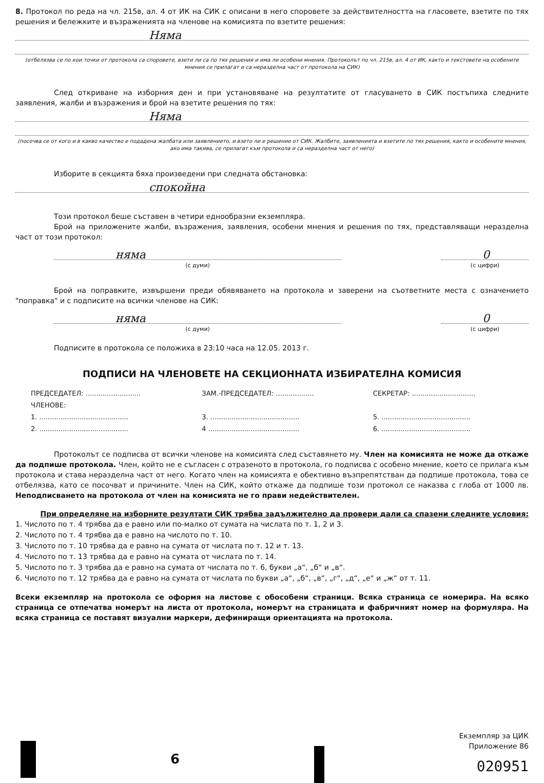8. Протокол по реда на чл. 215в, ал. 4 от ИК на СИК с описани в него споровете за действителността на гласовете, взетите по тях решения и бележките и възраженията на членове на комисията по взетите решения:
Няма
(отбелязва се по кои точки от протокола са споровете, взети ли са по тях решения и има ли особени мнения. Протоколът по чл. 215в, ал. 4 от ИК, както и текстовете на особените мнения се прилагат и са неразделна част от протокола на СИК)
След откриване на изборния ден и при установяване на резултатите от гласуването в СИК постъпиха следните заявления, жалби и възражения и брой на взетите решения по тях:
Няма
(посочва се от кого и в какво качество е подадена жалбата или заявлението, и взето ли е решение от СИК. Жалбите, заявленията и взетите по тях решения, както и особените мнения, ако има такива, се прилагат към протокола и са неразделна част от него)
Изборите в секцията бяха произведени при следната обстановка:
спокойна
Този протокол беше съставен в четири еднообразни екземпляра.
Брой на приложените жалби, възражения, заявления, особени мнения и решения по тях, представляващи неразделна част от този протокол:
няма
(с думи)
0
(с цифри)
Брой на поправките, извършени преди обявяването на протокола и заверени на съответните места с означението "поправка" и с подписите на всички членове на СИК:
няма
(с думи)
0
(с цифри)
Подписите в протокола се положиха в 23:10 часа на 12.05. 2013 г.
ПОДПИСИ НА ЧЛЕНОВЕТЕ НА СЕКЦИОННАТА ИЗБИРАТЕЛНА КОМИСИЯ
ПРЕДСЕДАТЕЛ: ..........................
ЗАМ.-ПРЕДСЕДАТЕЛ: ..................
СЕКРЕТАР: ..............................
ЧЛЕНОВЕ:
1. ..........................................
3. ..........................................
5. ..........................................
2. ..........................................
4 ...........................................
6. ..........................................
Протоколът се подписва от всички членове на комисията след съставянето му. Член на комисията не може да откаже да подпише протокола. Член, който не е съгласен с отразеното в протокола, го подписва с особено мнение, което се прилага към протокола и става неразделна част от него. Когато член на комисията е обективно възпрепятстван да подпише протокола, това се отбелязва, като се посочват и причините. Член на СИК, който откаже да подпише този протокол се наказва с глоба от 1000 лв. Неподписването на протокола от член на комисията не го прави недействителен.
При определяне на изборните резултати СИК трябва задължително да провери дали са спазени следните условия:
1. Числото по т. 4 трябва да е равно или по-малко от сумата на числата по т. 1, 2 и 3.
2. Числото по т. 4 трябва да е равно на числото по т. 10.
3. Числото по т. 10 трябва да е равно на сумата от числата по т. 12 и т. 13.
4. Числото по т. 13 трябва да е равно на сумата от числата по т. 14.
5. Числото по т. 3 трябва да е равно на сумата от числата по т. 6, букви „а“, „б“ и „в“.
6. Числото по т. 12 трябва да е равно на сумата от числата по букви „а“, „б“, „в“, „г“, „д“, „е“ и „ж“ от т. 11.
Всеки екземпляр на протокола се оформя на листове с обособени страници. Всяка страница се номерира. На всяко страница се отпечатва номерът на листа от протокола, номерът на страницата и фабричният номер на формуляра. На всяка страница се поставят визуални маркери, дефиниращи ориентацията на протокола.
6
Екземпляр за ЦИК
Приложение 86
020951